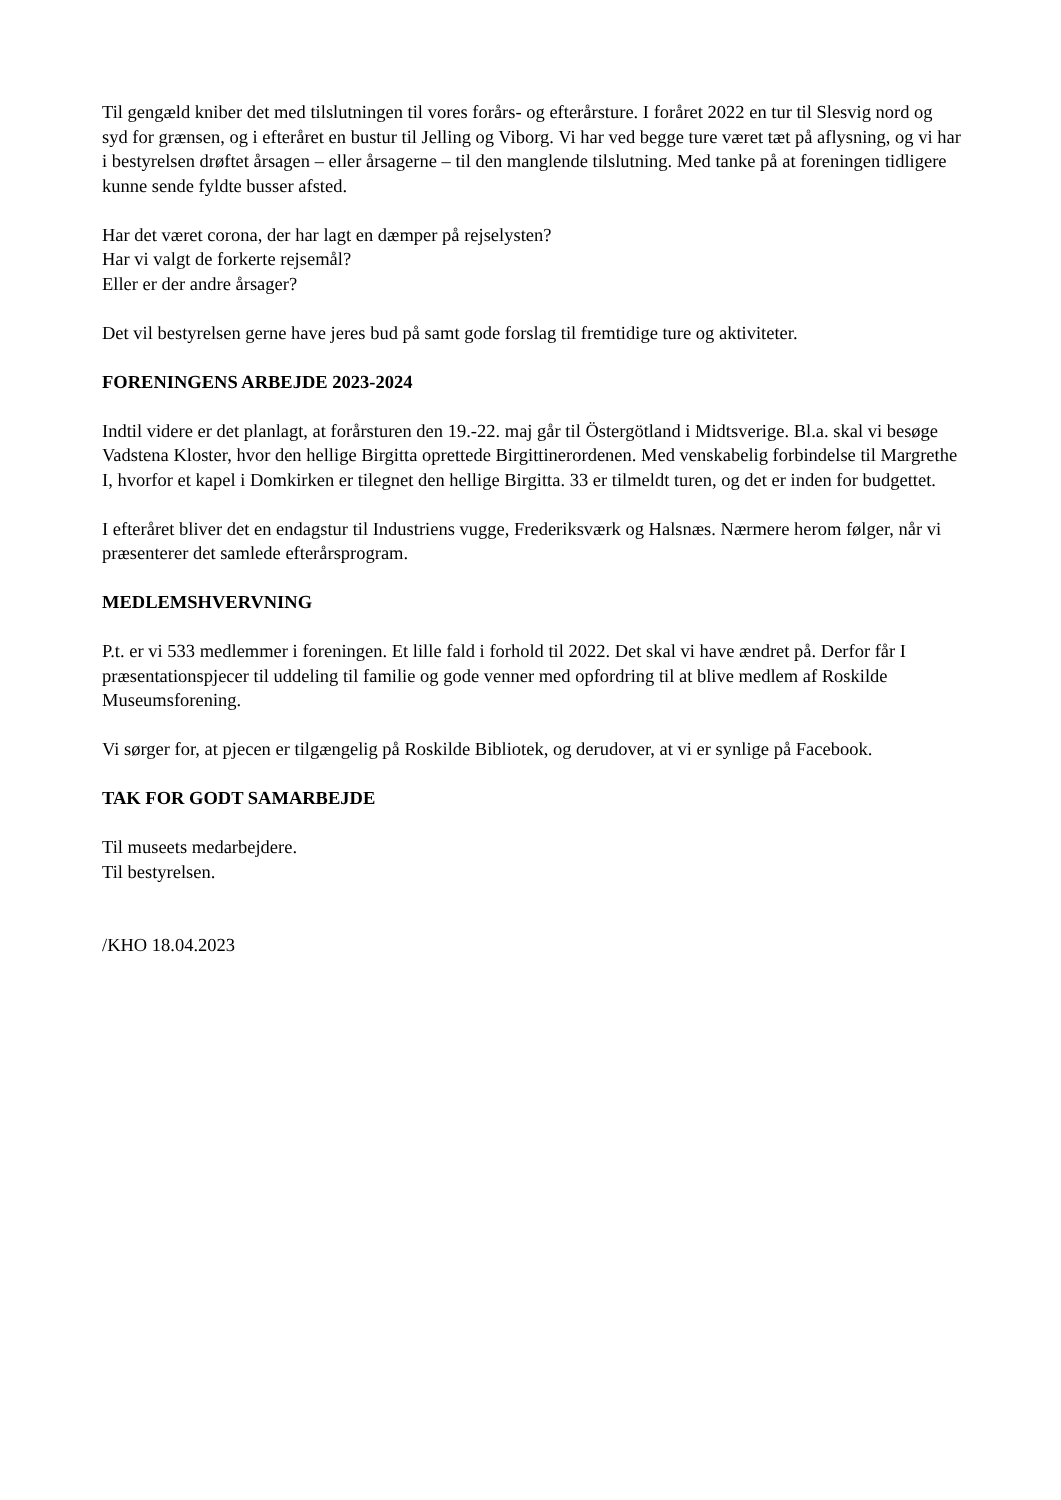Til gengæld kniber det med tilslutningen til vores forårs- og efterårsture. I foråret 2022 en tur til Slesvig nord og syd for grænsen, og i efteråret en bustur til Jelling og Viborg. Vi har ved begge ture været tæt på aflysning, og vi har i bestyrelsen drøftet årsagen – eller årsagerne – til den manglende tilslutning. Med tanke på at foreningen tidligere kunne sende fyldte busser afsted.
Har det været corona, der har lagt en dæmper på rejselysten?
Har vi valgt de forkerte rejsemål?
Eller er der andre årsager?
Det vil bestyrelsen gerne have jeres bud på samt gode forslag til fremtidige ture og aktiviteter.
FORENINGENS ARBEJDE 2023-2024
Indtil videre er det planlagt, at forårsturen den 19.-22. maj går til Östergötland i Midtsverige. Bl.a. skal vi besøge Vadstena Kloster, hvor den hellige Birgitta oprettede Birgittinerordenen. Med venskabelig forbindelse til Margrethe I, hvorfor et kapel i Domkirken er tilegnet den hellige Birgitta. 33 er tilmeldt turen, og det er inden for budgettet.
I efteråret bliver det en endagstur til Industriens vugge, Frederiksværk og Halsnæs. Nærmere herom følger, når vi præsenterer det samlede efterårsprogram.
MEDLEMSHVERVNING
P.t. er vi 533 medlemmer i foreningen. Et lille fald i forhold til 2022. Det skal vi have ændret på. Derfor får I præsentationspjecer til uddeling til familie og gode venner med opfordring til at blive medlem af Roskilde Museumsforening.
Vi sørger for, at pjecen er tilgængelig på Roskilde Bibliotek, og derudover, at vi er synlige på Facebook.
TAK FOR GODT SAMARBEJDE
Til museets medarbejdere.
Til bestyrelsen.
/KHO 18.04.2023